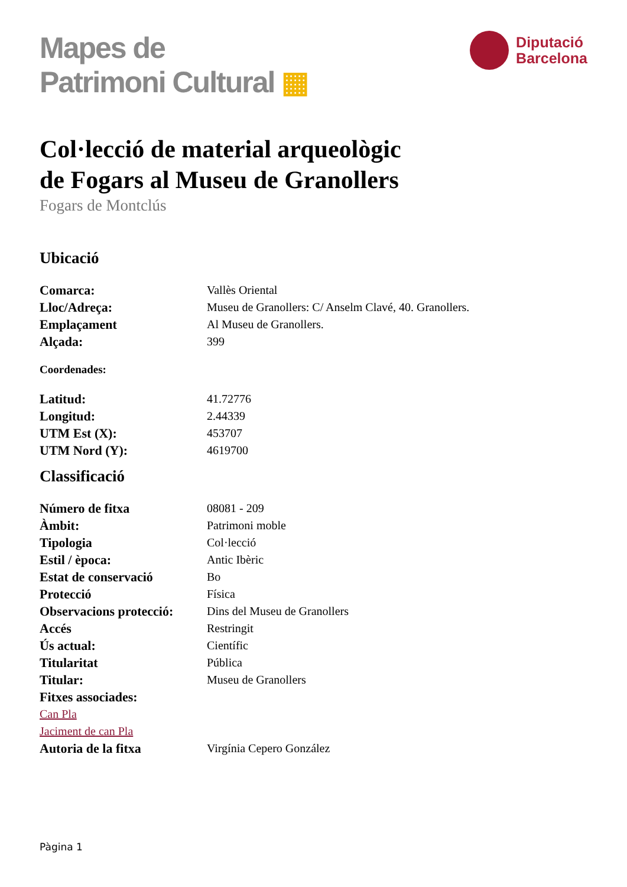Mapes de
Patrimoni Cultural ▦
Diputació
Barcelona
Col·lecció de material arqueològic de Fogars al Museu de Granollers
Fogars de Montclús
Ubicació
| Comarca: | Vallès Oriental |
| Lloc/Adreça: | Museu de Granollers: C/ Anselm Clavé, 40. Granollers. |
| Emplaçament | Al Museu de Granollers. |
| Alçada: | 399 |
Coordenades:
| Latitud: | 41.72776 |
| Longitud: | 2.44339 |
| UTM Est (X): | 453707 |
| UTM Nord (Y): | 4619700 |
Classificació
| Número de fitxa | 08081 - 209 |
| Àmbit: | Patrimoni moble |
| Tipologia | Col·lecció |
| Estil / època: | Antic Ibèric |
| Estat de conservació | Bo |
| Protecció | Física |
| Observacions protecció: | Dins del Museu de Granollers |
| Accés | Restringit |
| Ús actual: | Científic |
| Titularitat | Pública |
| Titular: | Museu de Granollers |
| Fitxes associades: | |
| Can Pla | |
| Jaciment de can Pla | |
| Autoria de la fitxa | Virgínia Cepero González |
Pàgina 1